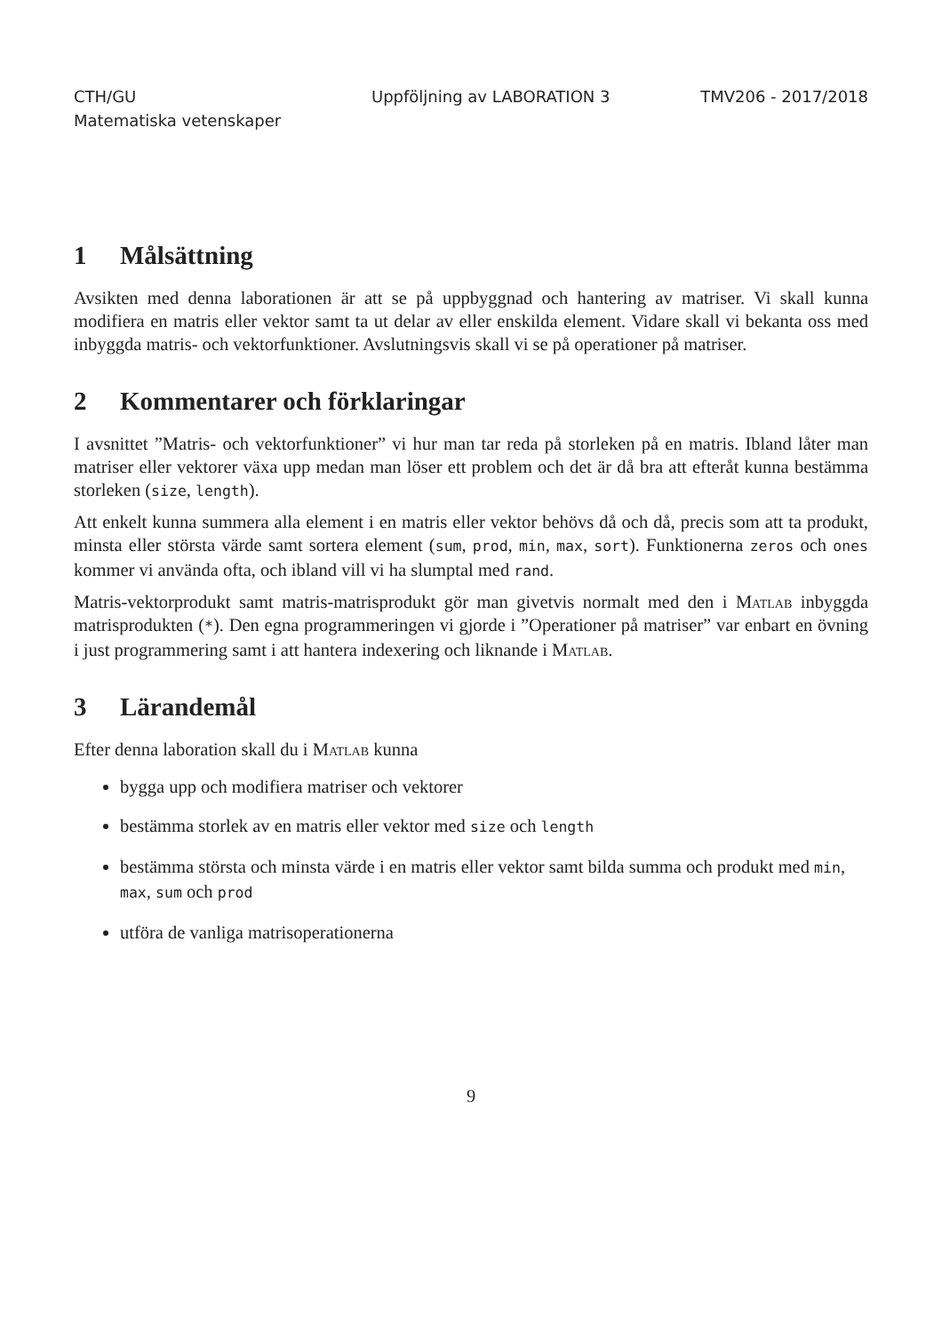CTH/GU
Matematiska vetenskaper
Uppföljning av LABORATION 3 TMV206 - 2017/2018
1 Målsättning
Avsikten med denna laborationen är att se på uppbyggnad och hantering av matriser. Vi skall kunna modifiera en matris eller vektor samt ta ut delar av eller enskilda element. Vidare skall vi bekanta oss med inbyggda matris- och vektorfunktioner. Avslutningsvis skall vi se på operationer på matriser.
2 Kommentarer och förklaringar
I avsnittet ”Matris- och vektorfunktioner” vi hur man tar reda på storleken på en matris. Ibland låter man matriser eller vektorer växa upp medan man löser ett problem och det är då bra att efteråt kunna bestämma storleken (size, length).
Att enkelt kunna summera alla element i en matris eller vektor behövs då och då, precis som att ta produkt, minsta eller största värde samt sortera element (sum, prod, min, max, sort). Funktionerna zeros och ones kommer vi använda ofta, och ibland vill vi ha slumptal med rand.
Matris-vektorprodukt samt matris-matrisprodukt gör man givetvis normalt med den i Matlab inbyggda matrisprodukten (*). Den egna programmeringen vi gjorde i ”Operationer på matriser” var enbart en övning i just programmering samt i att hantera indexering och liknande i Matlab.
3 Lärandemål
Efter denna laboration skall du i Matlab kunna
bygga upp och modifiera matriser och vektorer
bestämma storlek av en matris eller vektor med size och length
bestämma största och minsta värde i en matris eller vektor samt bilda summa och produkt med min, max, sum och prod
utföra de vanliga matrisoperationerna
9